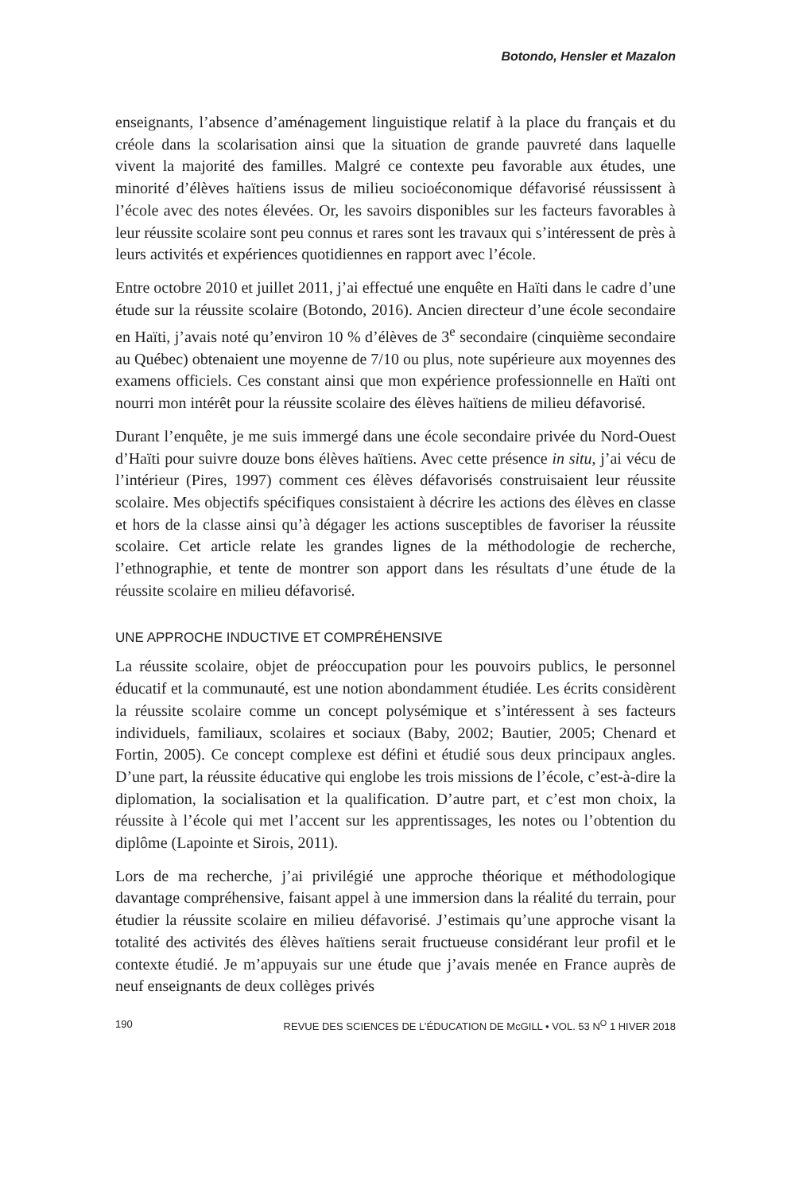Botondo, Hensler et Mazalon
enseignants, l’absence d’aménagement linguistique relatif à la place du français et du créole dans la scolarisation ainsi que la situation de grande pauvreté dans laquelle vivent la majorité des familles. Malgré ce contexte peu favorable aux études, une minorité d’élèves haïtiens issus de milieu socioéconomique défavorisé réussissent à l’école avec des notes élevées. Or, les savoirs disponibles sur les facteurs favorables à leur réussite scolaire sont peu connus et rares sont les travaux qui s’intéressent de près à leurs activités et expériences quotidiennes en rapport avec l’école.
Entre octobre 2010 et juillet 2011, j’ai effectué une enquête en Haïti dans le cadre d’une étude sur la réussite scolaire (Botondo, 2016). Ancien directeur d’une école secondaire en Haïti, j’avais noté qu’environ 10 % d’élèves de 3<sup>e</sup> secondaire (cinquième secondaire au Québec) obtenaient une moyenne de 7/10 ou plus, note supérieure aux moyennes des examens officiels. Ces constant ainsi que mon expérience professionnelle en Haïti ont nourri mon intérêt pour la réussite scolaire des élèves haïtiens de milieu défavorisé.
Durant l’enquête, je me suis immergé dans une école secondaire privée du Nord-Ouest d’Haïti pour suivre douze bons élèves haïtiens. Avec cette présence in situ, j’ai vécu de l’intérieur (Pires, 1997) comment ces élèves défavorisés construisaient leur réussite scolaire. Mes objectifs spécifiques consistaient à décrire les actions des élèves en classe et hors de la classe ainsi qu’à dégager les actions susceptibles de favoriser la réussite scolaire. Cet article relate les grandes lignes de la méthodologie de recherche, l’ethnographie, et tente de montrer son apport dans les résultats d’une étude de la réussite scolaire en milieu défavorisé.
UNE APPROCHE INDUCTIVE ET COMPRÉHENSIVE
La réussite scolaire, objet de préoccupation pour les pouvoirs publics, le personnel éducatif et la communauté, est une notion abondamment étudiée. Les écrits considèrent la réussite scolaire comme un concept polysémique et s’intéressent à ses facteurs individuels, familiaux, scolaires et sociaux (Baby, 2002; Bautier, 2005; Chenard et Fortin, 2005). Ce concept complexe est défini et étudié sous deux principaux angles. D’une part, la réussite éducative qui englobe les trois missions de l’école, c’est-à-dire la diplomation, la socialisation et la qualification. D’autre part, et c’est mon choix, la réussite à l’école qui met l’accent sur les apprentissages, les notes ou l’obtention du diplôme (Lapointe et Sirois, 2011).
Lors de ma recherche, j’ai privilégié une approche théorique et méthodologique davantage compréhensive, faisant appel à une immersion dans la réalité du terrain, pour étudier la réussite scolaire en milieu défavorisé. J’estimais qu’une approche visant la totalité des activités des élèves haïtiens serait fructueuse considérant leur profil et le contexte étudié. Je m’appuyais sur une étude que j’avais menée en France auprès de neuf enseignants de deux collèges privés
190 REVUE DES SCIENCES DE L’ÉDUCATION DE McGILL • VOL. 53 N<sup>O</sup> 1 HIVER 2018